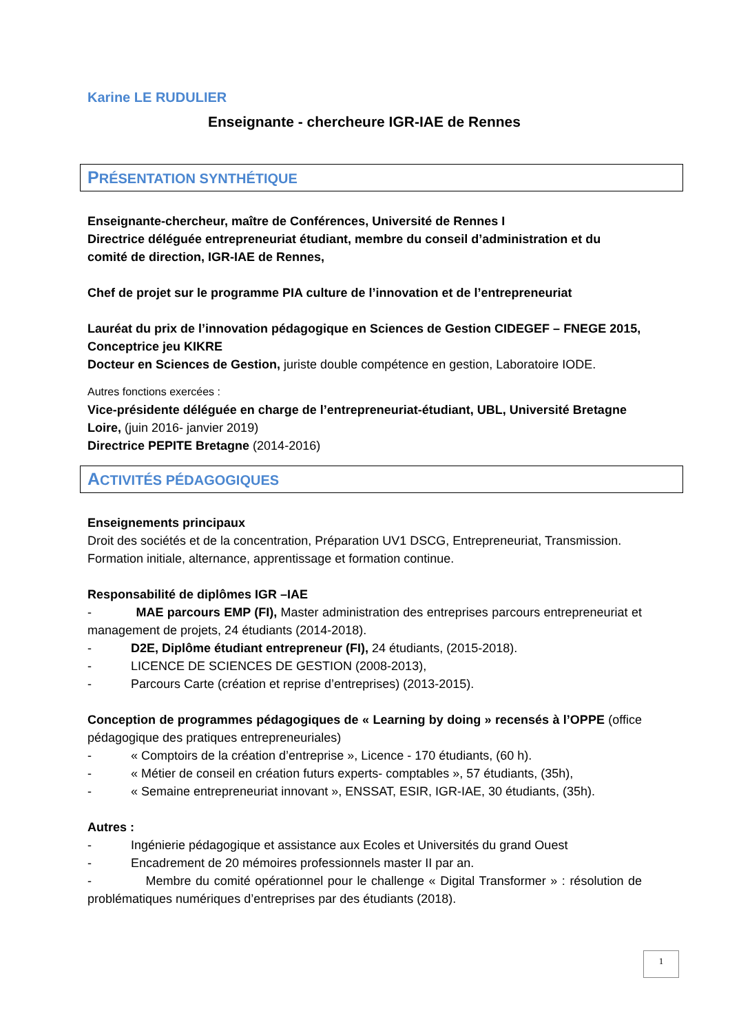Karine LE RUDULIER
Enseignante - chercheure IGR-IAE de Rennes
PRÉSENTATION SYNTHÉTIQUE
Enseignante-chercheur, maître de Conférences, Université de Rennes I
Directrice déléguée entrepreneuriat étudiant, membre du conseil d’administration et du comité de direction, IGR-IAE de Rennes,
Chef de projet sur le programme PIA culture de l’innovation et de l’entrepreneuriat
Lauréat du prix de l’innovation pédagogique en Sciences de Gestion CIDEGEF – FNEGE 2015, Conceptrice jeu KIKRE
Docteur en Sciences de Gestion, juriste double compétence en gestion, Laboratoire IODE.
Autres fonctions exercées :
Vice-présidente déléguée en charge de l’entrepreneuriat-étudiant, UBL, Université Bretagne Loire, (juin 2016- janvier 2019)
Directrice PEPITE Bretagne (2014-2016)
ACTIVITÉS PÉDAGOGIQUES
Enseignements principaux
Droit des sociétés et de la concentration, Préparation UV1 DSCG, Entrepreneuriat, Transmission.
Formation initiale, alternance, apprentissage et formation continue.
Responsabilité de diplômes IGR –IAE
- MAE parcours EMP (FI), Master administration des entreprises parcours entrepreneuriat et management de projets, 24 étudiants (2014-2018).
- D2E, Diplôme étudiant entrepreneur (FI), 24 étudiants, (2015-2018).
- LICENCE DE SCIENCES DE GESTION (2008-2013),
- Parcours Carte (création et reprise d’entreprises) (2013-2015).
Conception de programmes pédagogiques de « Learning by doing » recensés à l’OPPE (office pédagogique des pratiques entrepreneuriales)
- « Comptoirs de la création d’entreprise », Licence - 170 étudiants, (60 h).
- « Métier de conseil en création futurs experts- comptables », 57 étudiants, (35h),
- « Semaine entrepreneuriat innovant », ENSSAT, ESIR, IGR-IAE, 30 étudiants, (35h).
Autres :
- Ingénierie pédagogique et assistance aux Ecoles et Universités du grand Ouest
- Encadrement de 20 mémoires professionnels master II par an.
- Membre du comité opérationnel pour le challenge « Digital Transformer » : résolution de problématiques numériques d’entreprises par des étudiants (2018).
1